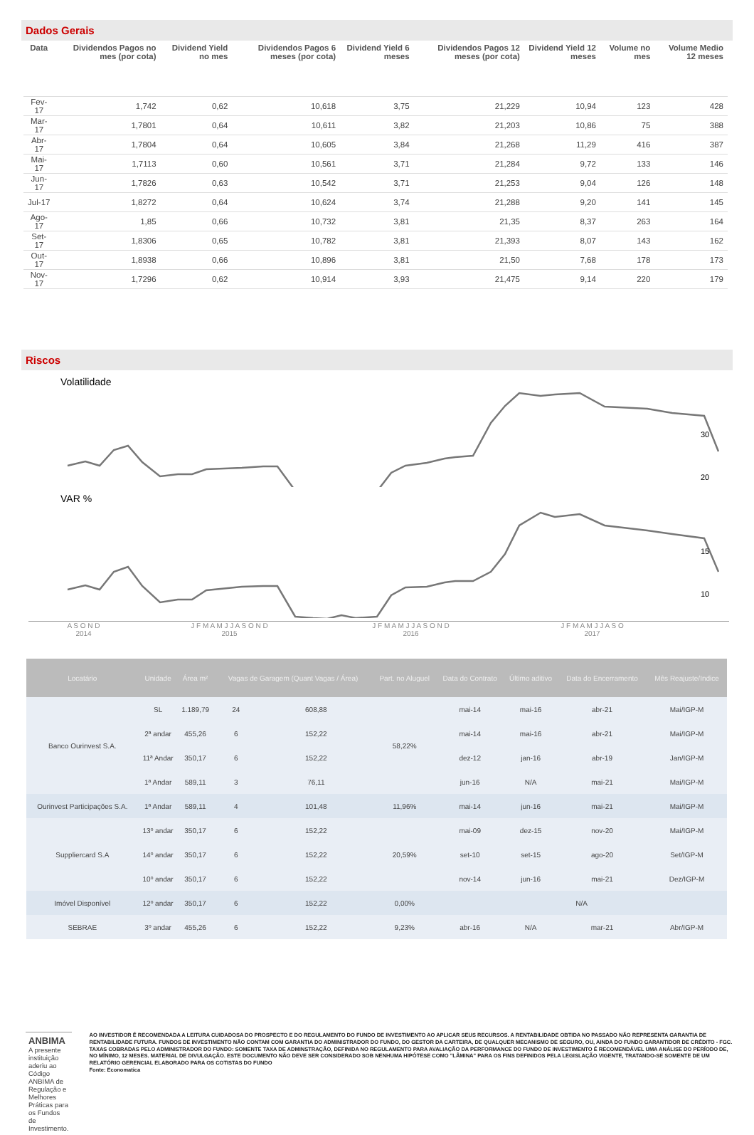Dados Gerais
| Data | Dividendos Pagos no mes (por cota) | Dividend Yield no mes | Dividendos Pagos 6 meses (por cota) | Dividend Yield 6 meses | Dividendos Pagos 12 meses (por cota) | Dividend Yield 12 meses | Volume no mes | Volume Medio 12 meses |
| --- | --- | --- | --- | --- | --- | --- | --- | --- |
| Fev-17 | 1,742 | 0,62 | 10,618 | 3,75 | 21,229 | 10,94 | 123 | 428 |
| Mar-17 | 1,7801 | 0,64 | 10,611 | 3,82 | 21,203 | 10,86 | 75 | 388 |
| Abr-17 | 1,7804 | 0,64 | 10,605 | 3,84 | 21,268 | 11,29 | 416 | 387 |
| Mai-17 | 1,7113 | 0,60 | 10,561 | 3,71 | 21,284 | 9,72 | 133 | 146 |
| Jun-17 | 1,7826 | 0,63 | 10,542 | 3,71 | 21,253 | 9,04 | 126 | 148 |
| Jul-17 | 1,8272 | 0,64 | 10,624 | 3,74 | 21,288 | 9,20 | 141 | 145 |
| Ago-17 | 1,85 | 0,66 | 10,732 | 3,81 | 21,35 | 8,37 | 263 | 164 |
| Set-17 | 1,8306 | 0,65 | 10,782 | 3,81 | 21,393 | 8,07 | 143 | 162 |
| Out-17 | 1,8938 | 0,66 | 10,896 | 3,81 | 21,50 | 7,68 | 178 | 173 |
| Nov-17 | 1,7296 | 0,62 | 10,914 | 3,93 | 21,475 | 9,14 | 220 | 179 |
Riscos
Volatilidade
30
20
VAR %
15
10
A S O N D
2014 J F M A M J J A S O N D
2015 J F M A M J J A S O N D
2016 J F M A M J J A S O
2017
| Locatário | Unidade | Área m² | Vagas de Garagem (Quant Vagas / Área) | | Part. no Aluguel | Data do Contrato | Último aditivo | Data do Encerramento | Mês Reajuste/Indice |
| --- | --- | --- | --- | --- | --- | --- | --- | --- | --- |
| Banco Ourinvest S.A. | SL | 1.189,79 | 24 | 608,88 | 58,22% | mai-14 | mai-16 | abr-21 | Mai/IGP-M |
| | 2ª andar | 455,26 | 6 | 152,22 | | mai-14 | mai-16 | abr-21 | Mai/IGP-M |
| | 11ª Andar | 350,17 | 6 | 152,22 | | dez-12 | jan-16 | abr-19 | Jan/IGP-M |
| | 1ª Andar | 589,11 | 3 | 76,11 | | jun-16 | N/A | mai-21 | Mai/IGP-M |
| Ourinvest Participações S.A. | 1ª Andar | 589,11 | 4 | 101,48 | 11,96% | mai-14 | jun-16 | mai-21 | Mai/IGP-M |
| Suppliercard S.A | 13º andar | 350,17 | 6 | 152,22 | 20,59% | mai-09 | dez-15 | nov-20 | Mai/IGP-M |
| | 14º andar | 350,17 | 6 | 152,22 | | set-10 | set-15 | ago-20 | Set/IGP-M |
| | 10º andar | 350,17 | 6 | 152,22 | | nov-14 | jun-16 | mai-21 | Dez/IGP-M |
| Imóvel Disponível | 12º andar | 350,17 | 6 | 152,22 | 0,00% | N/A | | | |
| SEBRAE | 3º andar | 455,26 | 6 | 152,22 | 9,23% | abr-16 | N/A | mar-21 | Abr/IGP-M |
ANBIMA A presente instituição aderiu ao Código ANBIMA de Regulação e Melhores Práticas para os Fundos de Investimento.
AO INVESTIDOR É RECOMENDADA A LEITURA CUIDADOSA DO PROSPECTO E DO REGULAMENTO DO FUNDO DE INVESTIMENTO AO APLICAR SEUS RECURSOS. A RENTABILIDADE OBTIDA NO PASSADO NÃO REPRESENTA GARANTIA DE RENTABILIDADE FUTURA. FUNDOS DE INVESTIMENTO NÃO CONTAM COM GARANTIA DO ADMINISTRADOR DO FUNDO, DO GESTOR DA CARTEIRA, DE QUALQUER MECANISMO DE SEGURO, OU, AINDA DO FUNDO GARANTIDOR DE CRÉDITO - FGC. TAXAS COBRADAS PELO ADMINISTRADOR DO FUNDO: SOMENTE TAXA DE ADMINSTRAÇÃO, DEFINIDA NO REGULAMENTO PARA AVALIAÇÃO DA PERFORMANCE DO FUNDO DE INVESTIMENTO É RECOMENDÁVEL UMA ANÁLISE DO PERÍODO DE, NO MÍNIMO, 12 MESES. MATERIAL DE DIVULGAÇÃO. ESTE DOCUMENTO NÃO DEVE SER CONSIDERADO SOB NENHUMA HIPÓTESE COMO "LÂMINA" PARA OS FINS DEFINIDOS PELA LEGISLAÇÃO VIGENTE, TRATANDO-SE SOMENTE DE UM RELATÓRIO GERENCIAL ELABORADO PARA OS COTISTAS DO FUNDO
Fonte: Economatica